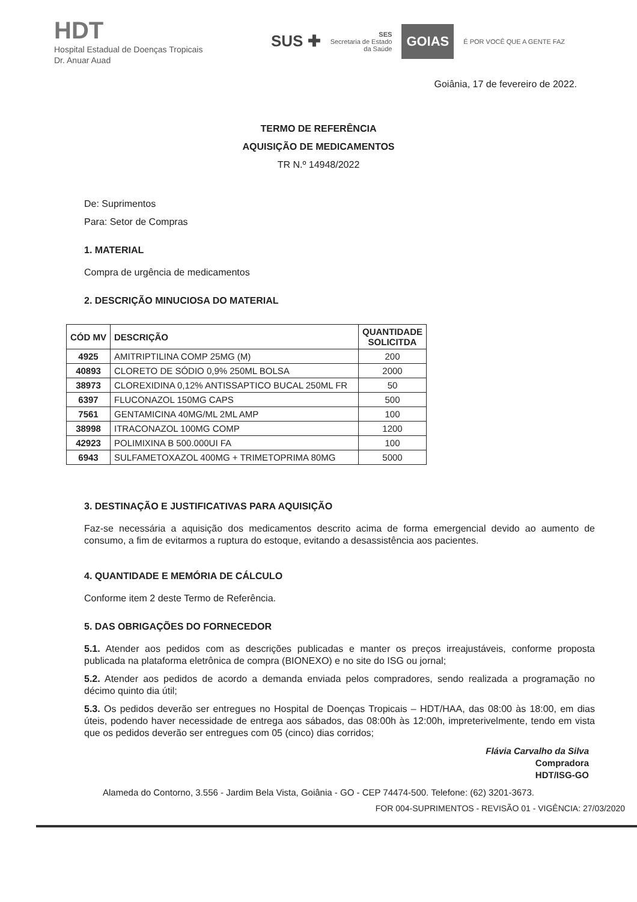HDT
Hospital Estadual de Doenças Tropicais
Dr. Anuar Auad
SUS ✚ SES
Secretaria de Estado
da Saúde GOIAS É POR VOCÊ QUE A GENTE FAZ
Goiânia, 17 de fevereiro de 2022.
TERMO DE REFERÊNCIA
AQUISIÇÃO DE MEDICAMENTOS
TR N.º 14948/2022
De: Suprimentos
Para: Setor de Compras
1. MATERIAL
Compra de urgência de medicamentos
2. DESCRIÇÃO MINUCIOSA DO MATERIAL
| CÓD MV | DESCRIÇÃO | QUANTIDADE SOLICITDA |
| --- | --- | --- |
| 4925 | AMITRIPTILINA COMP 25MG (M) | 200 |
| 40893 | CLORETO DE SÓDIO 0,9% 250ML BOLSA | 2000 |
| 38973 | CLOREXIDINA 0,12% ANTISSAPTICO BUCAL 250ML FR | 50 |
| 6397 | FLUCONAZOL 150MG CAPS | 500 |
| 7561 | GENTAMICINA 40MG/ML 2ML AMP | 100 |
| 38998 | ITRACONAZOL 100MG COMP | 1200 |
| 42923 | POLIMIXINA B 500.000UI FA | 100 |
| 6943 | SULFAMETOXAZOL 400MG + TRIMETOPRIMA 80MG | 5000 |
3. DESTINAÇÃO E JUSTIFICATIVAS PARA AQUISIÇÃO
Faz-se necessária a aquisição dos medicamentos descrito acima de forma emergencial devido ao aumento de consumo, a fim de evitarmos a ruptura do estoque, evitando a desassistência aos pacientes.
4. QUANTIDADE E MEMÓRIA DE CÁLCULO
Conforme item 2 deste Termo de Referência.
5. DAS OBRIGAÇÕES DO FORNECEDOR
5.1. Atender aos pedidos com as descrições publicadas e manter os preços irreajustáveis, conforme proposta publicada na plataforma eletrônica de compra (BIONEXO) e no site do ISG ou jornal;
5.2. Atender aos pedidos de acordo a demanda enviada pelos compradores, sendo realizada a programação no décimo quinto dia útil;
5.3. Os pedidos deverão ser entregues no Hospital de Doenças Tropicais – HDT/HAA, das 08:00 às 18:00, em dias úteis, podendo haver necessidade de entrega aos sábados, das 08:00h às 12:00h, impreterivelmente, tendo em vista que os pedidos deverão ser entregues com 05 (cinco) dias corridos;
Flávia Carvalho da Silva
Compradora
HDT/ISG-GO
Alameda do Contorno, 3.556 - Jardim Bela Vista, Goiânia - GO - CEP 74474-500. Telefone: (62) 3201-3673.
FOR 004-SUPRIMENTOS - REVISÃO 01 - VIGÊNCIA: 27/03/2020